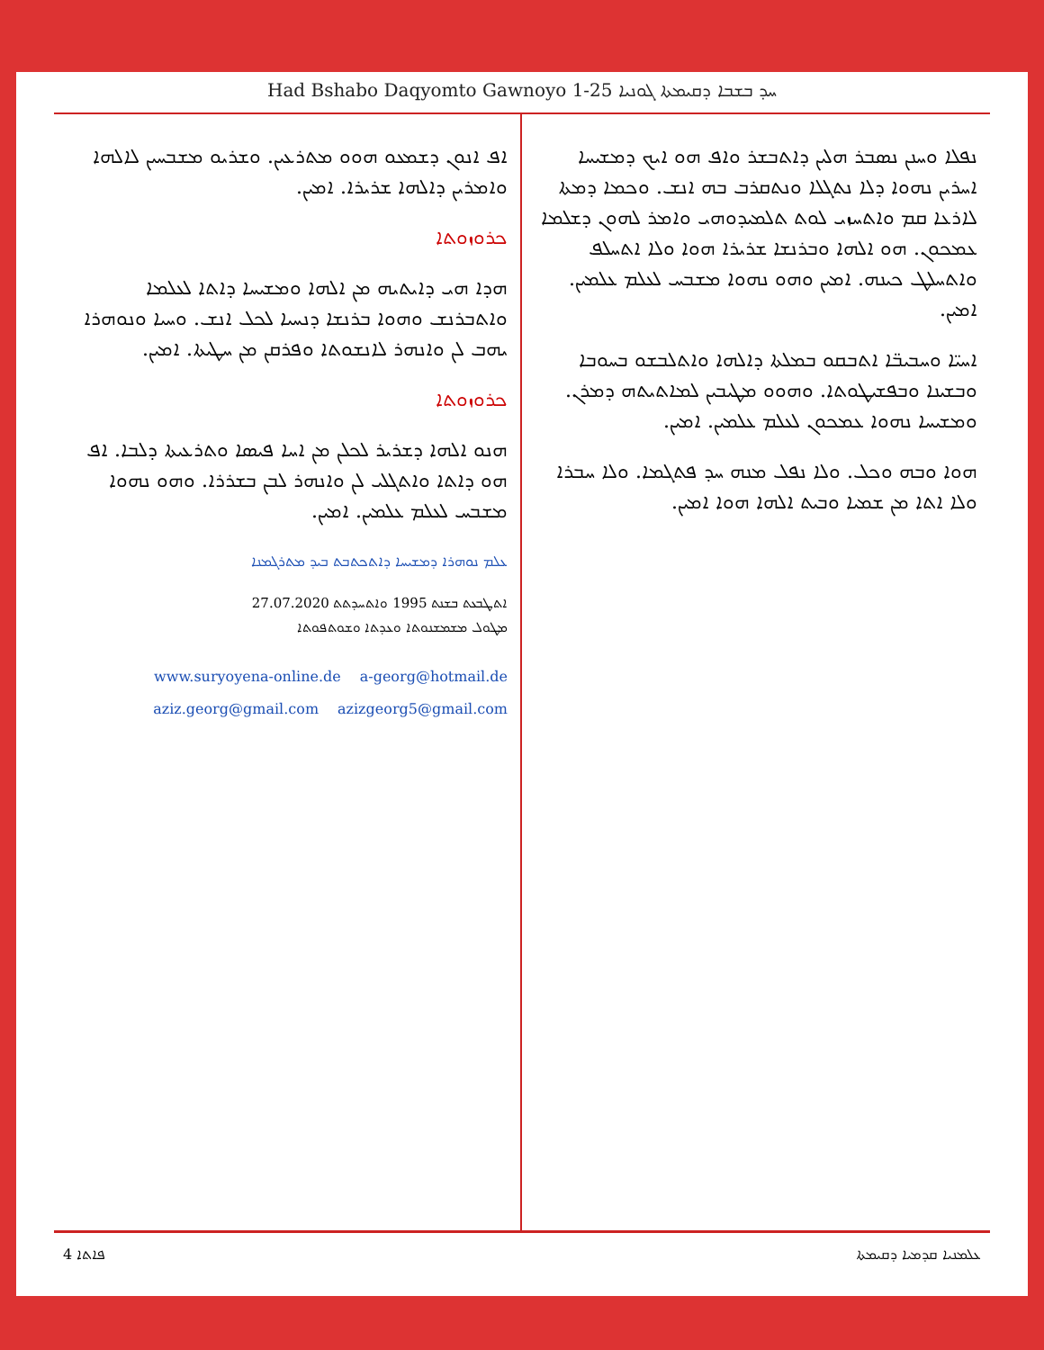Had Bshabo Daqyomto Gawnoyo 1-25 ܚܕ ܒܫܒܐ ܕܩܝܡܬܐ ܓܘܢܝܐ
ܢܦܠܐ ܘܚܢܢ ܢܣܒܪ ܗܠܝܢ ܕܐܬܒܫܪ ܘܐܦ ܗܘ ܐܝܟ ܕܡܫܝܚܐ ܐܚܪܝܢ ܢܗܘܐ ܕܠܐ ܢܬܓܠܐ ܘܢܬܩܪܒ ܒܗ ܐܢܫ. ܘܟܡܐ ܕܡܬܐ ܠܐܪܥܐ ܩܡ ܘܐܬܚܙܝ ܠܘܬ ܬܠܡܝܕܘܗܝ ܘܐܡܪ ܠܗܘܢ ܕܫܠܡܐ ܥܡܟܘܢ. ܗܘ ܐܠܗܐ ܘܒܪܢܫܐ ܫܪܝܪܐ ܗܘܐ ܘܠܐ ܐܬܚܠܦ ܘܐܬܚܠܛ ܟܝܢܗ. ܐܡܝܢ ܘܗܘ ܢܗܘܐ ܡܫܒܚ ܠܥܠܡ ܥܠܡܝܢ. ܐܡܝܢ.
ܐܚܝ̈ܐ ܘܚܒܝܒ̈ܐ ܐܬܒܩܘ ܒܡܠܬܐ ܕܐܠܗܐ ܘܐܬܠܒܫܘ ܒܚܘܒܐ ܘܒܫܝܢܐ ܘܒܦܫܝܛܘܬܐ. ܘܗܘܘ ܡܛܝܒܝܢ ܠܡܐܬܝܬܗ ܕܡܪܢ. ܘܡܫܝܚܐ ܢܗܘܐ ܥܡܟܘܢ ܠܥܠܡ ܥܠܡܝܢ. ܐܡܝܢ.
ܗܘܐ ܘܒܗ ܘܟܠ. ܘܠܐ ܢܦܠ ܡܢܗ ܚܕ ܦܬܓܡܐ. ܘܠܐ ܚܒܪܐ ܘܠܐ ܐܬܐ ܡܢ ܫܡܝܐ ܘܒܝܬ ܐܠܗܐ ܗܘܐ ܐܡܝܢ.
ܐܦ ܐܢܘܢ ܕܫܡܥܘ ܗܘܘ ܡܬܪܥܝܢ. ܘܫܪܝܘ ܡܫܒܚܝܢ ܠܐܠܗܐ ܘܐܡܪܝܢ ܕܐܠܗܐ ܫܪܝܪܐ. ܐܡܝܢ.
ܟܪܘܙܘܬܐ
ܗܕܐ ܗܝ ܕܐܝܬܝܗ ܡܢ ܐܠܗܐ ܘܡܫܝܚܐ ܕܐܬܐ ܠܥܠܡܐ ܘܐܬܒܪܢܫ ܘܗܘܐ ܒܪܢܫܐ ܕܢܚܝܐ ܠܟܠ ܐܢܫ. ܘܚܝܐ ܘܢܘܗܪܐ ܝܗܒ ܠܢ ܘܐܢܗܪ ܠܐܢܫܘܬܐ ܘܦܪܩܢ ܡܢ ܚܛܝܬܐ. ܐܡܝܢ.
ܟܪܘܙܘܬܐ
ܗܢܘ ܐܠܗܐ ܕܫܪܝܪ ܠܟܠܢ ܡܢ ܐܚܐ ܦܝܣܐ ܘܬܪܥܝܬܐ ܕܠܒܐ. ܐܦ ܗܘ ܕܐܬܐ ܘܐܬܓܠܝ ܠܢ ܘܐܢܗܪ ܠܒܢ ܒܫܪܪܐ. ܘܗܘ ܢܗܘܐ ܡܫܒܚ ܠܥܠܡ ܥܠܡܝܢ. ܐܡܝܢ.
ܥܠܡ ܢܘܗܪܐ ܕܡܫܝܚܐ ܕܐܬܟܬܒܬ ܒܝܕ ܡܬܪܓܡܢܐ
ܐܬܛܒܥܬ ܒܫܢܬ 1995 ܘܐܬܚܕܬܬ 27.07.2020
ܡܛܘܠ ܡܫܡܫܢܘܬܐ ܘܥܕܬܐ ܘܫܘܬܦܘܬܐ
www.suryoyena-online.de a-georg@hotmail.de
aziz.georg@gmail.com azizgeorg5@gmail.com
4 ܦܐܬܐ ܥܠܡܢܝܐ ܩܕܡܝܐ ܕܩܝܡܬܐ